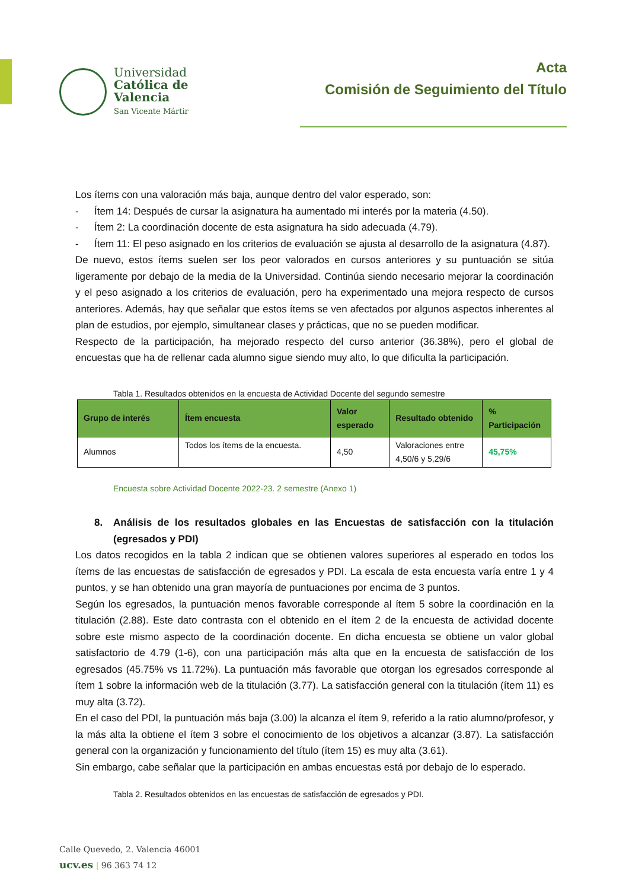Universidad
Católica de
Valencia
San Vicente Mártir
Acta
Comisión de Seguimiento del Título
Los ítems con una valoración más baja, aunque dentro del valor esperado, son:
- Ítem 14: Después de cursar la asignatura ha aumentado mi interés por la materia (4.50).
- Ítem 2: La coordinación docente de esta asignatura ha sido adecuada (4.79).
- Ítem 11: El peso asignado en los criterios de evaluación se ajusta al desarrollo de la asignatura (4.87).
De nuevo, estos ítems suelen ser los peor valorados en cursos anteriores y su puntuación se sitúa ligeramente por debajo de la media de la Universidad. Continúa siendo necesario mejorar la coordinación y el peso asignado a los criterios de evaluación, pero ha experimentado una mejora respecto de cursos anteriores. Además, hay que señalar que estos ítems se ven afectados por algunos aspectos inherentes al plan de estudios, por ejemplo, simultanear clases y prácticas, que no se pueden modificar.
Respecto de la participación, ha mejorado respecto del curso anterior (36.38%), pero el global de encuestas que ha de rellenar cada alumno sigue siendo muy alto, lo que dificulta la participación.
Tabla 1. Resultados obtenidos en la encuesta de Actividad Docente del segundo semestre
| Grupo de interés | Ítem encuesta | Valor esperado | Resultado obtenido | % Participación |
| --- | --- | --- | --- | --- |
| Alumnos | Todos los ítems de la encuesta. | 4,50 | Valoraciones entre 4,50/6 y 5,29/6 | 45,75% |
Encuesta sobre Actividad Docente 2022-23. 2 semestre (Anexo 1)
8. Análisis de los resultados globales en las Encuestas de satisfacción con la titulación (egresados y PDI)
Los datos recogidos en la tabla 2 indican que se obtienen valores superiores al esperado en todos los ítems de las encuestas de satisfacción de egresados y PDI. La escala de esta encuesta varía entre 1 y 4 puntos, y se han obtenido una gran mayoría de puntuaciones por encima de 3 puntos.
Según los egresados, la puntuación menos favorable corresponde al ítem 5 sobre la coordinación en la titulación (2.88). Este dato contrasta con el obtenido en el ítem 2 de la encuesta de actividad docente sobre este mismo aspecto de la coordinación docente. En dicha encuesta se obtiene un valor global satisfactorio de 4.79 (1-6), con una participación más alta que en la encuesta de satisfacción de los egresados (45.75% vs 11.72%). La puntuación más favorable que otorgan los egresados corresponde al ítem 1 sobre la información web de la titulación (3.77). La satisfacción general con la titulación (ítem 11) es muy alta (3.72).
En el caso del PDI, la puntuación más baja (3.00) la alcanza el ítem 9, referido a la ratio alumno/profesor, y la más alta la obtiene el ítem 3 sobre el conocimiento de los objetivos a alcanzar (3.87). La satisfacción general con la organización y funcionamiento del título (ítem 15) es muy alta (3.61).
Sin embargo, cabe señalar que la participación en ambas encuestas está por debajo de lo esperado.
Tabla 2. Resultados obtenidos en las encuestas de satisfacción de egresados y PDI.
Calle Quevedo, 2. Valencia 46001
ucv.es | 96 363 74 12